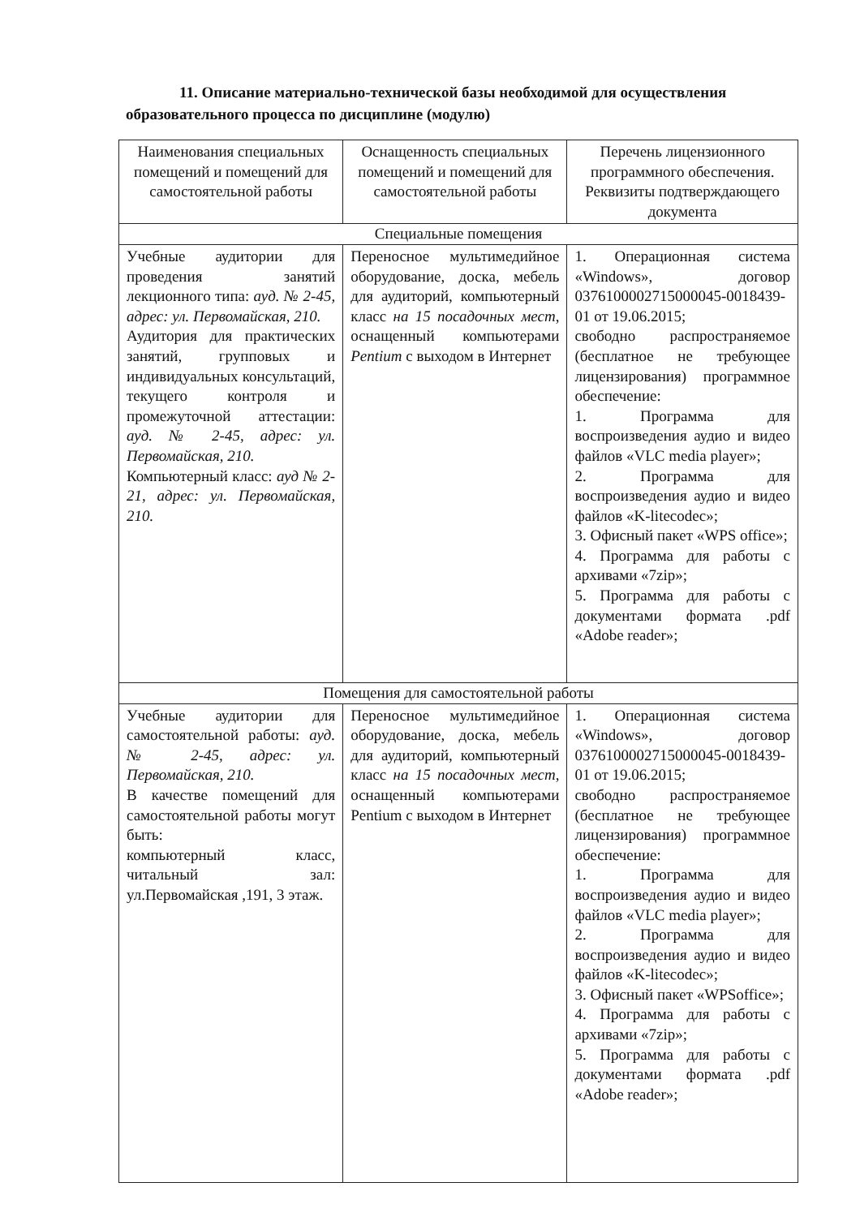11. Описание материально-технической базы необходимой для осуществления образовательного процесса по дисциплине (модулю)
| Наименования специальных помещений и помещений для самостоятельной работы | Оснащенность специальных помещений и помещений для самостоятельной работы | Перечень лицензионного программного обеспечения. Реквизиты подтверждающего документа |
| --- | --- | --- |
| Специальные помещения | | |
| Учебные аудитории для проведения занятий лекционного типа: ауд. № 2-45, адрес: ул. Первомайская, 210. Аудитория для практических занятий, групповых и индивидуальных консультаций, текущего контроля и промежуточной аттестации: ауд. № 2-45, адрес: ул. Первомайская, 210. Компьютерный класс: ауд № 2-21, адрес: ул. Первомайская, 210. | Переносное мультимедийное оборудование, доска, мебель для аудиторий, компьютерный класс на 15 посадочных мест , оснащенный компьютерами Pentium с выходом в Интернет | 1. Операционная система «Windows», договор 0376100002715000045-0018439-01 от 19.06.2015; свободно распространяемое (бесплатное не требующее лицензирования) программное обеспечение: 1. Программа для воспроизведения аудио и видео файлов «VLC media player»; 2. Программа для воспроизведения аудио и видео файлов «K-litecodec»; 3. Офисный пакет «WPS office»; 4. Программа для работы с архивами «7zip»; 5. Программа для работы с документами формата .pdf «Adobe reader»; |
| Помещения для самостоятельной работы | | |
| Учебные аудитории для самостоятельной работы: ауд. № 2-45, адрес: ул. Первомайская, 210. В качестве помещений для самостоятельной работы могут быть: компьютерный класс, читальный зал: ул.Первомайская ,191, 3 этаж. | Переносное мультимедийное оборудование, доска, мебель для аудиторий, компьютерный класс на 15 посадочных мест , оснащенный компьютерами Pentium с выходом в Интернет | 1. Операционная система «Windows», договор 0376100002715000045-0018439-01 от 19.06.2015; свободно распространяемое (бесплатное не требующее лицензирования) программное обеспечение: 1. Программа для воспроизведения аудио и видео файлов «VLC media player»; 2. Программа для воспроизведения аудио и видео файлов «K-litecodec»; 3. Офисный пакет «WPSoffice»; 4. Программа для работы с архивами «7zip»; 5. Программа для работы с документами формата .pdf «Adobe reader»; |